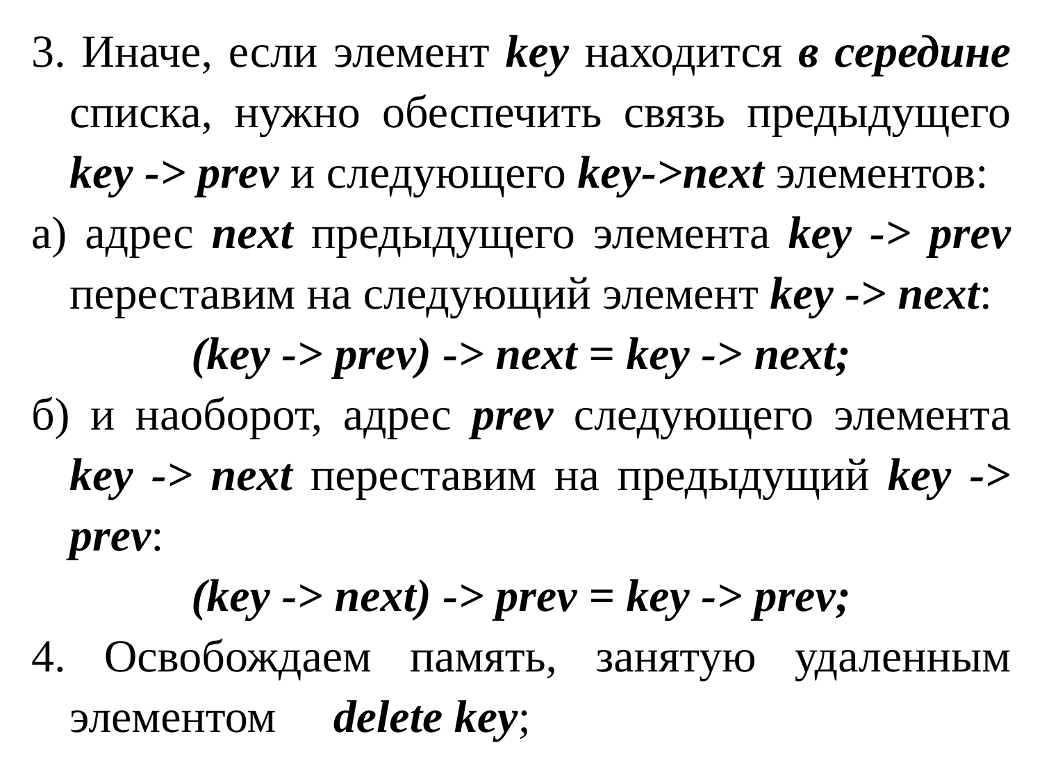3. Иначе, если элемент key находится в середине списка, нужно обеспечить связь предыдущего key -> prev и следующего key->next элементов:
а) адрес next предыдущего элемента key -> prev переставим на следующий элемент key -> next:
(key -> prev) -> next = key -> next;
б) и наоборот, адрес prev следующего элемента key -> next переставим на предыдущий key -> prev:
(key -> next) -> prev = key -> prev;
4. Освобождаем память, занятую удаленным элементом delete key;